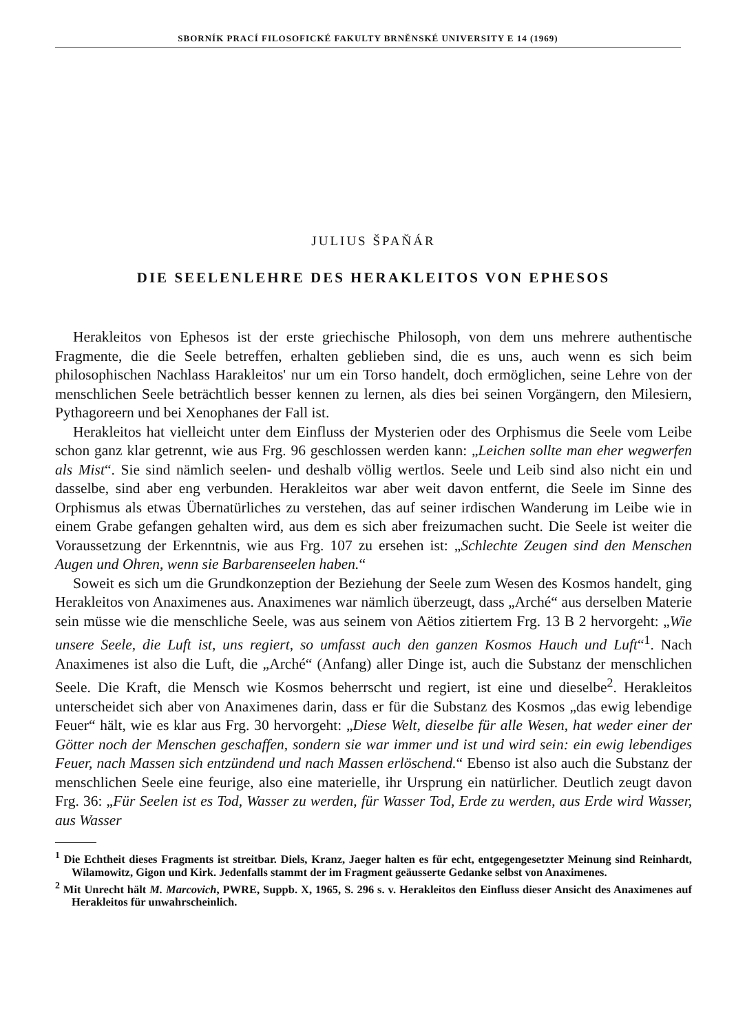SBORNÍK PRACÍ FILOSOFICKÉ FAKULTY BRNĚNSKÉ UNIVERSITY E 14 (1969)
JULIUS ŠPAŇÁR
DIE SEELENLEHRE DES HERAKLEITOS VON EPHESOS
Herakleitos von Ephesos ist der erste griechische Philosoph, von dem uns mehrere authentische Fragmente, die die Seele betreffen, erhalten geblieben sind, die es uns, auch wenn es sich beim philosophischen Nachlass Harakleitos' nur um ein Torso handelt, doch ermöglichen, seine Lehre von der menschlichen Seele beträchtlich besser kennen zu lernen, als dies bei seinen Vorgängern, den Milesiern, Pythagoreern und bei Xenophanes der Fall ist.
Herakleitos hat vielleicht unter dem Einfluss der Mysterien oder des Orphismus die Seele vom Leibe schon ganz klar getrennt, wie aus Frg. 96 geschlossen werden kann: „Leichen sollte man eher wegwerfen als Mist“. Sie sind nämlich seelen- und deshalb völlig wertlos. Seele und Leib sind also nicht ein und dasselbe, sind aber eng verbunden. Herakleitos war aber weit davon entfernt, die Seele im Sinne des Orphismus als etwas Übernatürliches zu verstehen, das auf seiner irdischen Wanderung im Leibe wie in einem Grabe gefangen gehalten wird, aus dem es sich aber freizumachen sucht. Die Seele ist weiter die Voraussetzung der Erkenntnis, wie aus Frg. 107 zu ersehen ist: „Schlechte Zeugen sind den Menschen Augen und Ohren, wenn sie Barbarenseelen haben.“
Soweit es sich um die Grundkonzeption der Beziehung der Seele zum Wesen des Kosmos handelt, ging Herakleitos von Anaximenes aus. Anaximenes war nämlich überzeugt, dass „Arché“ aus derselben Materie sein müsse wie die menschliche Seele, was aus seinem von Aëtios zitiertem Frg. 13 B 2 hervorgeht: „Wie unsere Seele, die Luft ist, uns regiert, so umfasst auch den ganzen Kosmos Hauch und Luft“<sup>1</sup>. Nach Anaximenes ist also die Luft, die „Arché“ (Anfang) aller Dinge ist, auch die Substanz der menschlichen Seele. Die Kraft, die Mensch wie Kosmos beherrscht und regiert, ist eine und dieselbe<sup>2</sup>. Herakleitos unterscheidet sich aber von Anaximenes darin, dass er für die Substanz des Kosmos „das ewig lebendige Feuer“ hält, wie es klar aus Frg. 30 hervorgeht: „Diese Welt, dieselbe für alle Wesen, hat weder einer der Götter noch der Menschen geschaffen, sondern sie war immer und ist und wird sein: ein ewig lebendiges Feuer, nach Massen sich entzündend und nach Massen erlöschend.“ Ebenso ist also auch die Substanz der menschlichen Seele eine feurige, also eine materielle, ihr Ursprung ein natürlicher. Deutlich zeugt davon Frg. 36: „Für Seelen ist es Tod, Wasser zu werden, für Wasser Tod, Erde zu werden, aus Erde wird Wasser, aus Wasser
<sup>1</sup> Die Echtheit dieses Fragments ist streitbar. Diels, Kranz, Jaeger halten es für echt, entgegengesetzter Meinung sind Reinhardt, Wilamowitz, Gigon und Kirk. Jedenfalls stammt der im Fragment geäusserte Gedanke selbst von Anaximenes.
<sup>2</sup> Mit Unrecht hält M. Marcovich, PWRE, Suppb. X, 1965, S. 296 s. v. Herakleitos den Einfluss dieser Ansicht des Anaximenes auf Herakleitos für unwahrscheinlich.